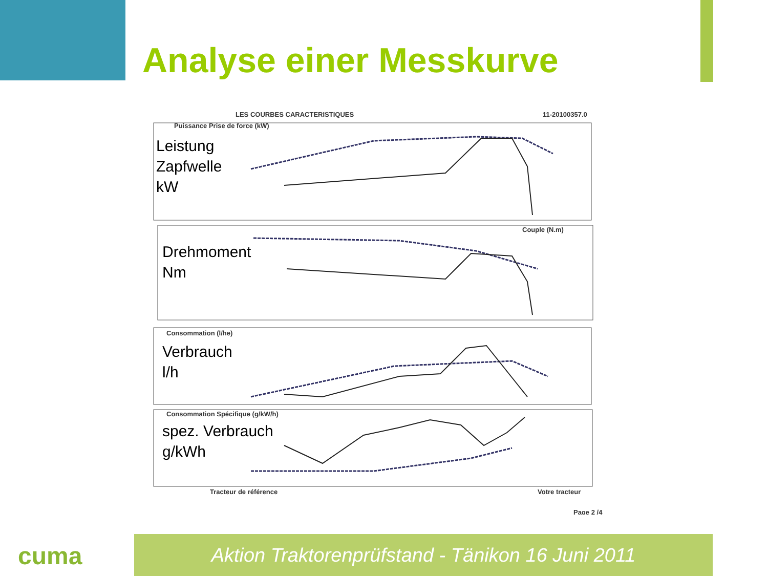Analyse einer Messkurve
LES COURBES CARACTERISTIQUES
11-20100357.0
Puissance Prise de force (kW)
Couple (N.m)
Consommation (l/he)
Consommation Spécifique (g/kW/h)
Leistung
Zapfwelle
kW
Drehmoment
Nm
Verbrauch
l/h
spez. Verbrauch
g/kWh
Tracteur de référence
Votre tracteur
Page 2 /4
cuma Aktion Traktorenprüfstand - Tänikon 16 Juni 2011